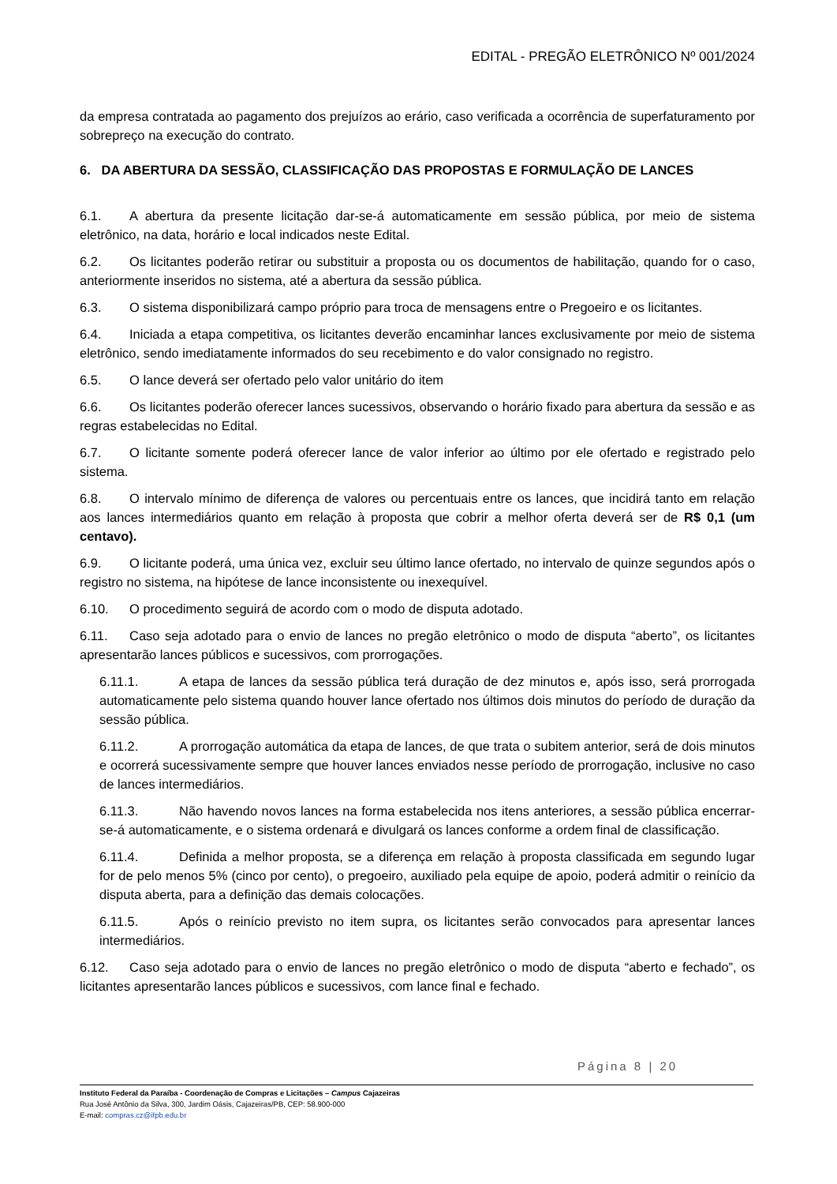EDITAL - PREGÃO ELETRÔNICO Nº 001/2024
da empresa contratada ao pagamento dos prejuízos ao erário, caso verificada a ocorrência de superfaturamento por sobrepreço na execução do contrato.
6. DA ABERTURA DA SESSÃO, CLASSIFICAÇÃO DAS PROPOSTAS E FORMULAÇÃO DE LANCES
6.1. A abertura da presente licitação dar-se-á automaticamente em sessão pública, por meio de sistema eletrônico, na data, horário e local indicados neste Edital.
6.2. Os licitantes poderão retirar ou substituir a proposta ou os documentos de habilitação, quando for o caso, anteriormente inseridos no sistema, até a abertura da sessão pública.
6.3. O sistema disponibilizará campo próprio para troca de mensagens entre o Pregoeiro e os licitantes.
6.4. Iniciada a etapa competitiva, os licitantes deverão encaminhar lances exclusivamente por meio de sistema eletrônico, sendo imediatamente informados do seu recebimento e do valor consignado no registro.
6.5. O lance deverá ser ofertado pelo valor unitário do item
6.6. Os licitantes poderão oferecer lances sucessivos, observando o horário fixado para abertura da sessão e as regras estabelecidas no Edital.
6.7. O licitante somente poderá oferecer lance de valor inferior ao último por ele ofertado e registrado pelo sistema.
6.8. O intervalo mínimo de diferença de valores ou percentuais entre os lances, que incidirá tanto em relação aos lances intermediários quanto em relação à proposta que cobrir a melhor oferta deverá ser de R$ 0,1 (um centavo).
6.9. O licitante poderá, uma única vez, excluir seu último lance ofertado, no intervalo de quinze segundos após o registro no sistema, na hipótese de lance inconsistente ou inexequível.
6.10. O procedimento seguirá de acordo com o modo de disputa adotado.
6.11. Caso seja adotado para o envio de lances no pregão eletrônico o modo de disputa “aberto”, os licitantes apresentarão lances públicos e sucessivos, com prorrogações.
6.11.1. A etapa de lances da sessão pública terá duração de dez minutos e, após isso, será prorrogada automaticamente pelo sistema quando houver lance ofertado nos últimos dois minutos do período de duração da sessão pública.
6.11.2. A prorrogação automática da etapa de lances, de que trata o subitem anterior, será de dois minutos e ocorrerá sucessivamente sempre que houver lances enviados nesse período de prorrogação, inclusive no caso de lances intermediários.
6.11.3. Não havendo novos lances na forma estabelecida nos itens anteriores, a sessão pública encerrar-se-á automaticamente, e o sistema ordenará e divulgará os lances conforme a ordem final de classificação.
6.11.4. Definida a melhor proposta, se a diferença em relação à proposta classificada em segundo lugar for de pelo menos 5% (cinco por cento), o pregoeiro, auxiliado pela equipe de apoio, poderá admitir o reinício da disputa aberta, para a definição das demais colocações.
6.11.5. Após o reinício previsto no item supra, os licitantes serão convocados para apresentar lances intermediários.
6.12. Caso seja adotado para o envio de lances no pregão eletrônico o modo de disputa “aberto e fechado”, os licitantes apresentarão lances públicos e sucessivos, com lance final e fechado.
Página 8 | 20
Instituto Federal da Paraíba - Coordenação de Compras e Licitações – Campus Cajazeiras
Rua José Antônio da Silva, 300, Jardim Oásis, Cajazeiras/PB, CEP: 58.900-000
E-mail: compras.cz@ifpb.edu.br